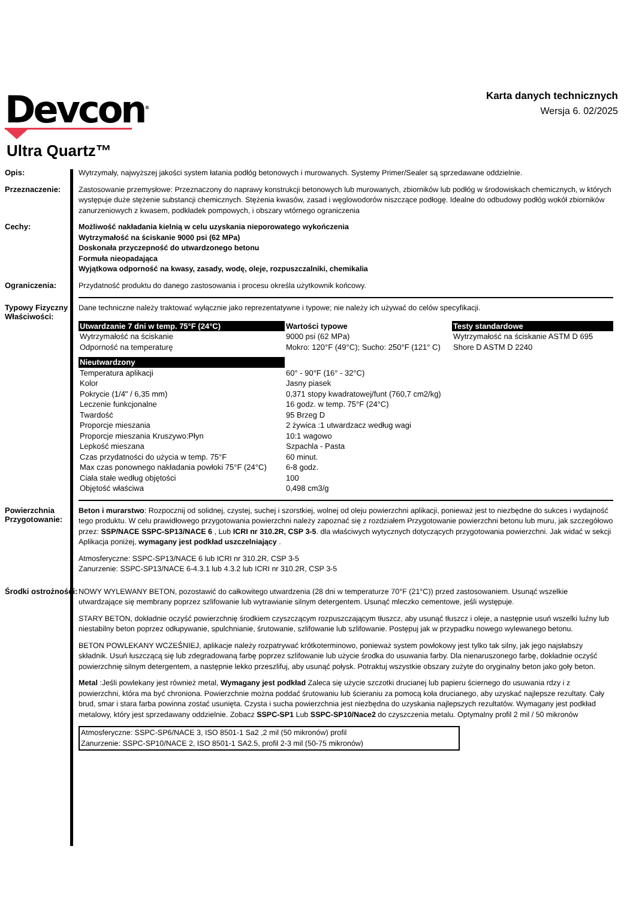Devcon<sup>®</sup>
Karta danych technicznych
Wersja 6. 02/2025
Ultra Quartz™
Opis:
Wytrzymały, najwyższej jakości system łatania podłóg betonowych i murowanych. Systemy Primer/Sealer są sprzedawane oddzielnie.
Przeznaczenie:
Zastosowanie przemysłowe: Przeznaczony do naprawy konstrukcji betonowych lub murowanych, zbiorników lub podłóg w środowiskach chemicznych, w których występuje duże stężenie substancji chemicznych. Stężenia kwasów, zasad i węglowodorów niszczące podłogę. Idealne do odbudowy podłóg wokół zbiorników zanurzeniowych z kwasem, podkładek pompowych, i obszary wtórnego ograniczenia
Cechy:
Możliwość nakładania kielnią w celu uzyskania nieporowatego wykończenia
Wytrzymałość na ściskanie 9000 psi (62 MPa)
Doskonała przyczepność do utwardzonego betonu
Formuła nieopadająca
Wyjątkowa odporność na kwasy, zasady, wodę, oleje, rozpuszczalniki, chemikalia
Ograniczenia:
Przydatność produktu do danego zastosowania i procesu określa użytkownik końcowy.
Typowy Fizyczny Właściwości:
Dane techniczne należy traktować wyłącznie jako reprezentatywne i typowe; nie należy ich używać do celów specyfikacji.
| Utwardzanie 7 dni w temp. 75°F (24°C) | Wartości typowe | Testy standardowe |
| --- | --- | --- |
| Wytrzymałość na ściskanie | 9000 psi (62 MPa) | Wytrzymałość na ściskanie ASTM D 695 |
| Odporność na temperaturę | Mokro: 120°F (49°C); Sucho: 250°F (121° C) | Shore D ASTM D 2240 |
| Nieutwardzony | | |
| Temperatura aplikacji | 60° - 90°F (16° - 32°C) | |
| Kolor | Jasny piasek | |
| Pokrycie (1/4" / 6,35 mm) | 0,371 stopy kwadratowej/funt (760,7 cm2/kg) | |
| Leczenie funkcjonalne | 16 godz. w temp. 75°F (24°C) | |
| Twardość | 95 Brzeg D | |
| Proporcje mieszania | 2 żywica :1 utwardzacz według wagi | |
| Proporcje mieszania Kruszywo:Płyn | 10:1 wagowo | |
| Lepkość mieszana | Szpachla - Pasta | |
| Czas przydatności do użycia w temp. 75°F | 60 minut. | |
| Max czas ponownego nakładania powłoki 75°F (24°C) | 6-8 godz. | |
| Ciała stałe według objętości | 100 | |
| Objętość właściwa | 0,498 cm3/g | |
Powierzchnia Przygotowanie:
Beton i murarstwo: Rozpocznij od solidnej, czystej, suchej i szorstkiej, wolnej od oleju powierzchni aplikacji, ponieważ jest to niezbędne do sukces i wydajność tego produktu. W celu prawidłowego przygotowania powierzchni należy zapoznać się z rozdziałem Przygotowanie powierzchni betonu lub muru, jak szczegółowo przez: SSP/NACE SSPC-SP13/NACE 6 , Lub ICRI nr 310.2R, CSP 3-5. dla właściwych wytycznych dotyczących przygotowania powierzchni. Jak widać w sekcji Aplikacja poniżej, wymagany jest podkład uszczelniający .
Atmosferyczne: SSPC-SP13/NACE 6 lub ICRI nr 310.2R, CSP 3-5
Zanurzenie: SSPC-SP13/NACE 6-4.3.1 lub 4.3.2 lub ICRI nr 310.2R, CSP 3-5
Środki ostrożności:
NOWY WYLEWANY BETON, pozostawić do całkowitego utwardzenia (28 dni w temperaturze 70°F (21°C)) przed zastosowaniem. Usunąć wszelkie utwardzające się membrany poprzez szlifowanie lub wytrawianie silnym detergentem. Usunąć mleczko cementowe, jeśli występuje.
STARY BETON, dokładnie oczyść powierzchnię środkiem czyszczącym rozpuszczającym tłuszcz, aby usunąć tłuszcz i oleje, a następnie usuń wszelki luźny lub niestabilny beton poprzez odłupywanie, spulchnianie, śrutowanie, szlifowanie lub szlifowanie. Postępuj jak w przypadku nowego wylewanego betonu.
BETON POWLEKANY WCZEŚNIEJ, aplikacje należy rozpatrywać krótkoterminowo, ponieważ system powłokowy jest tylko tak silny, jak jego najsłabszy składnik. Usuń łuszczącą się lub zdegradowaną farbę poprzez szlifowanie lub użycie środka do usuwania farby. Dla nienaruszonego farbę, dokładnie oczyść powierzchnię silnym detergentem, a następnie lekko przeszlifuj, aby usunąć połysk. Potraktuj wszystkie obszary zużyte do oryginalny beton jako goły beton.
Metal :Jeśli powlekany jest również metal, Wymagany jest podkład Zaleca się użycie szczotki drucianej lub papieru ściernego do usuwania rdzy i z powierzchni, która ma być chroniona. Powierzchnie można poddać śrutowaniu lub ścieraniu za pomocą koła drucianego, aby uzyskać najlepsze rezultaty. Cały brud, smar i stara farba powinna zostać usunięta. Czysta i sucha powierzchnia jest niezbędna do uzyskania najlepszych rezultatów. Wymagany jest podkład metalowy, który jest sprzedawany oddzielnie. Zobacz SSPC-SP1 Lub SSPC-SP10/Nace2 do czyszczenia metalu. Optymalny profil 2 mil / 50 mikronów
Atmosferyczne: SSPC-SP6/NACE 3, ISO 8501-1 Sa2 ,2 mil (50 mikronów) profil
Zanurzenie: SSPC-SP10/NACE 2, ISO 8501-1 SA2.5, profil 2-3 mil (50-75 mikronów)